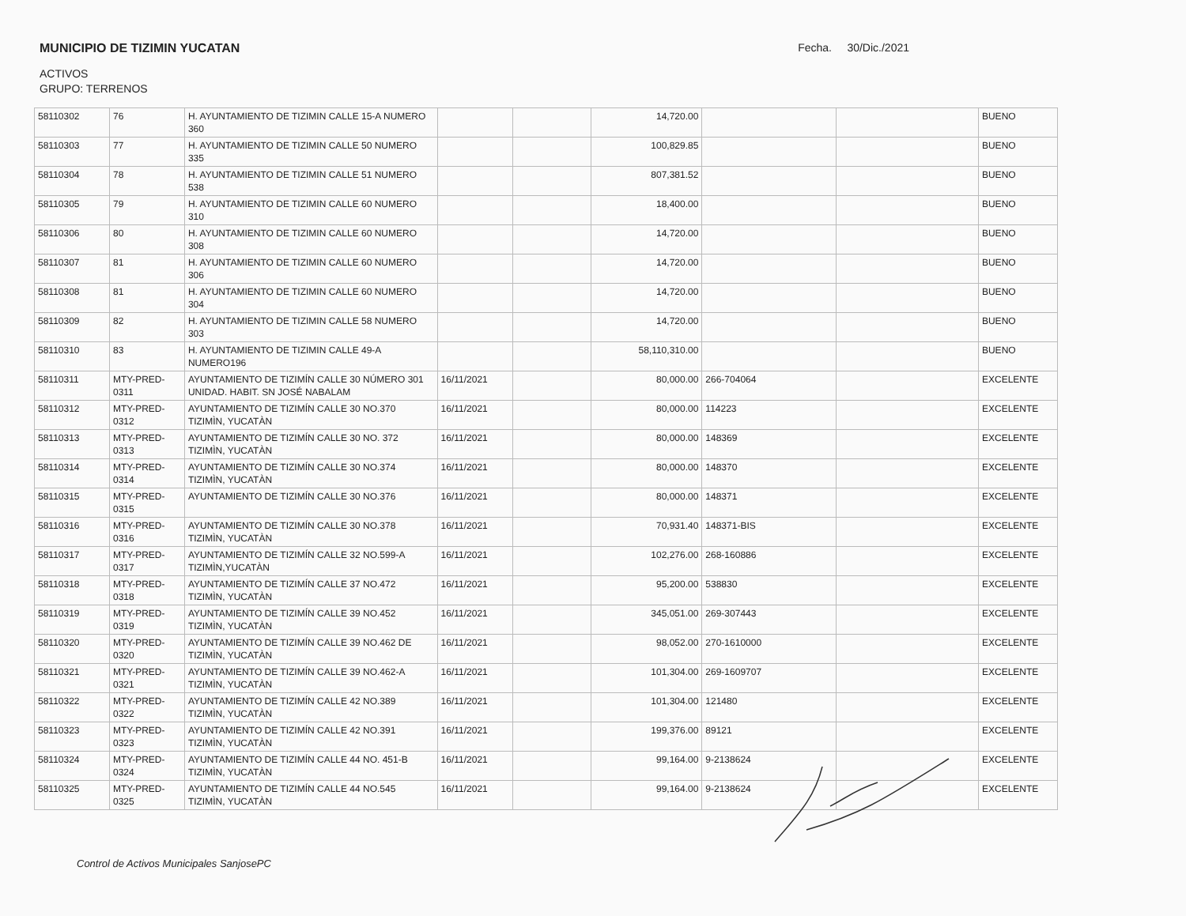MUNICIPIO DE TIZIMIN YUCATAN Fecha. 30/Dic./2021
ACTIVOS
GRUPO: TERRENOS
| 58110302 | 76 | H. AYUNTAMIENTO DE TIZIMIN CALLE 15-A NUMERO 360 | | | 14,720.00 | | | BUENO |
| 58110303 | 77 | H. AYUNTAMIENTO DE TIZIMIN CALLE 50 NUMERO 335 | | | 100,829.85 | | | BUENO |
| 58110304 | 78 | H. AYUNTAMIENTO DE TIZIMIN CALLE 51 NUMERO 538 | | | 807,381.52 | | | BUENO |
| 58110305 | 79 | H. AYUNTAMIENTO DE TIZIMIN CALLE 60 NUMERO 310 | | | 18,400.00 | | | BUENO |
| 58110306 | 80 | H. AYUNTAMIENTO DE TIZIMIN CALLE 60 NUMERO 308 | | | 14,720.00 | | | BUENO |
| 58110307 | 81 | H. AYUNTAMIENTO DE TIZIMIN CALLE 60 NUMERO 306 | | | 14,720.00 | | | BUENO |
| 58110308 | 81 | H. AYUNTAMIENTO DE TIZIMIN CALLE 60 NUMERO 304 | | | 14,720.00 | | | BUENO |
| 58110309 | 82 | H. AYUNTAMIENTO DE TIZIMIN CALLE 58 NUMERO 303 | | | 14,720.00 | | | BUENO |
| 58110310 | 83 | H. AYUNTAMIENTO DE TIZIMIN CALLE 49-A NUMERO196 | | | 58,110,310.00 | | | BUENO |
| 58110311 | MTY-PRED-0311 | AYUNTAMIENTO DE TIZIMÍN CALLE 30 NÚMERO 301 UNIDAD. HABIT. SN JOSÉ NABALAM | 16/11/2021 | | 80,000.00 | 266-704064 | | EXCELENTE |
| 58110312 | MTY-PRED-0312 | AYUNTAMIENTO DE TIZIMÍN CALLE 30 NO.370 TIZIMÌN, YUCATÀN | 16/11/2021 | | 80,000.00 | 114223 | | EXCELENTE |
| 58110313 | MTY-PRED-0313 | AYUNTAMIENTO DE TIZIMÍN CALLE 30 NO. 372 TIZIMÌN, YUCATÀN | 16/11/2021 | | 80,000.00 | 148369 | | EXCELENTE |
| 58110314 | MTY-PRED-0314 | AYUNTAMIENTO DE TIZIMÍN CALLE 30 NO.374 TIZIMÌN, YUCATÀN | 16/11/2021 | | 80,000.00 | 148370 | | EXCELENTE |
| 58110315 | MTY-PRED-0315 | AYUNTAMIENTO DE TIZIMÍN CALLE 30 NO.376 | 16/11/2021 | | 80,000.00 | 148371 | | EXCELENTE |
| 58110316 | MTY-PRED-0316 | AYUNTAMIENTO DE TIZIMÍN CALLE 30 NO.378 TIZIMÌN, YUCATÀN | 16/11/2021 | | 70,931.40 | 148371-BIS | | EXCELENTE |
| 58110317 | MTY-PRED-0317 | AYUNTAMIENTO DE TIZIMÍN CALLE 32 NO.599-A TIZIMÌN,YUCATÀN | 16/11/2021 | | 102,276.00 | 268-160886 | | EXCELENTE |
| 58110318 | MTY-PRED-0318 | AYUNTAMIENTO DE TIZIMÍN CALLE 37 NO.472 TIZIMÌN, YUCATÀN | 16/11/2021 | | 95,200.00 | 538830 | | EXCELENTE |
| 58110319 | MTY-PRED-0319 | AYUNTAMIENTO DE TIZIMÍN CALLE 39 NO.452 TIZIMÌN, YUCATÀN | 16/11/2021 | | 345,051.00 | 269-307443 | | EXCELENTE |
| 58110320 | MTY-PRED-0320 | AYUNTAMIENTO DE TIZIMÍN CALLE 39 NO.462 DE TIZIMÌN, YUCATÀN | 16/11/2021 | | 98,052.00 | 270-1610000 | | EXCELENTE |
| 58110321 | MTY-PRED-0321 | AYUNTAMIENTO DE TIZIMÍN CALLE 39 NO.462-A TIZIMÌN, YUCATÀN | 16/11/2021 | | 101,304.00 | 269-1609707 | | EXCELENTE |
| 58110322 | MTY-PRED-0322 | AYUNTAMIENTO DE TIZIMÍN CALLE 42 NO.389 TIZIMÌN, YUCATÀN | 16/11/2021 | | 101,304.00 | 121480 | | EXCELENTE |
| 58110323 | MTY-PRED-0323 | AYUNTAMIENTO DE TIZIMÍN CALLE 42 NO.391 TIZIMÌN, YUCATÀN | 16/11/2021 | | 199,376.00 | 89121 | | EXCELENTE |
| 58110324 | MTY-PRED-0324 | AYUNTAMIENTO DE TIZIMÍN CALLE 44 NO. 451-B TIZIMÌN, YUCATÀN | 16/11/2021 | | 99,164.00 | 9-2138624 | | EXCELENTE |
| 58110325 | MTY-PRED-0325 | AYUNTAMIENTO DE TIZIMÍN CALLE 44 NO.545 TIZIMÌN, YUCATÀN | 16/11/2021 | | 99,164.00 | 9-2138624 | | EXCELENTE |
Control de Activos Municipales SanjosePC